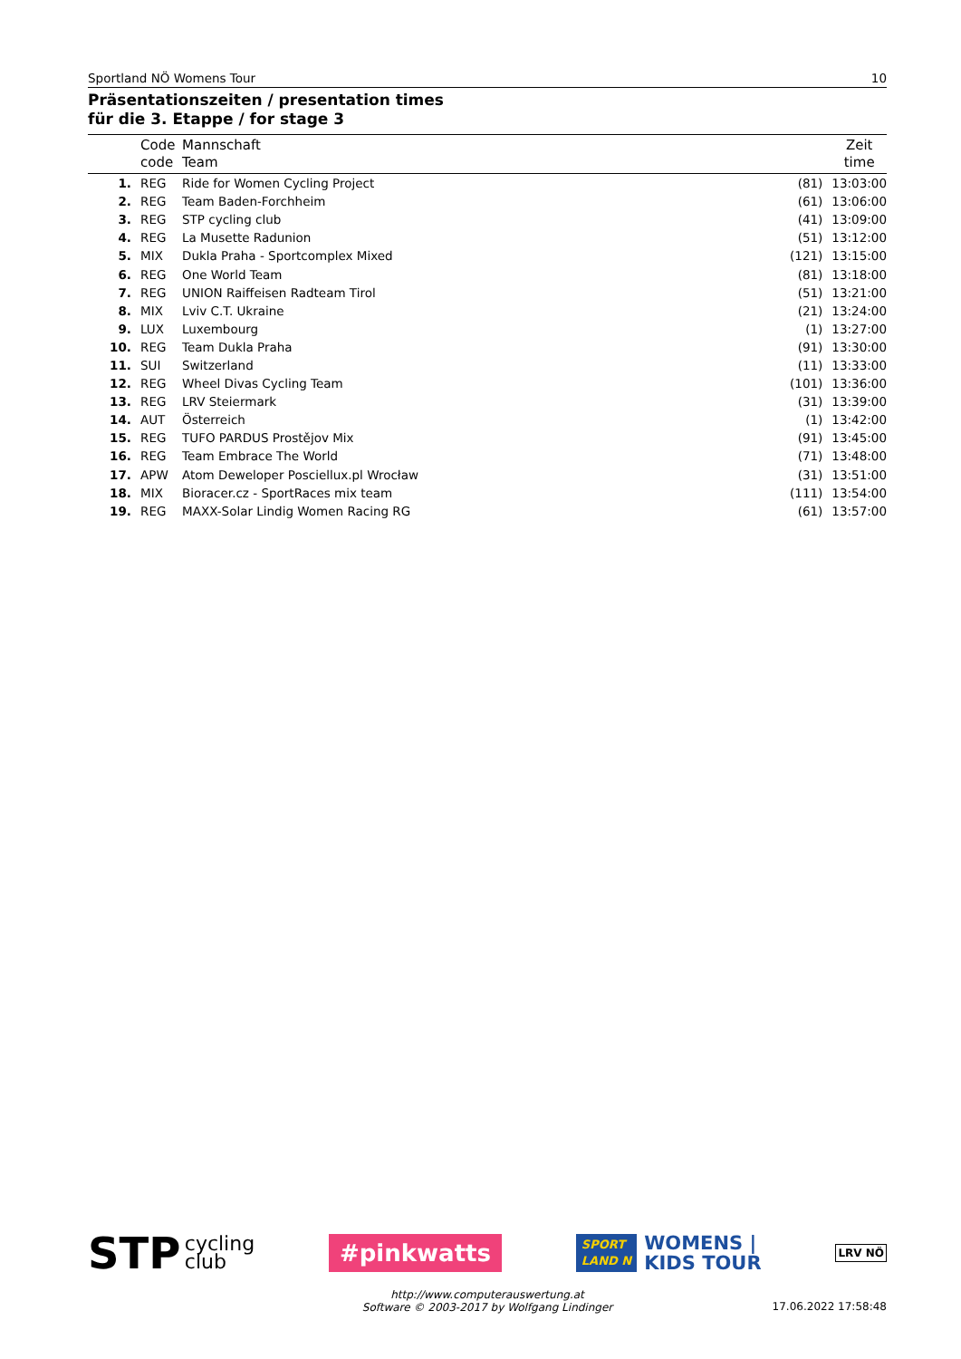Sportland NÖ Womens Tour 10
Präsentationszeiten / presentation times
für die 3. Etappe / for stage 3
| | Code code | Mannschaft Team | | Zeit time |
| --- | --- | --- | --- | --- |
| 1. | REG | Ride for Women Cycling Project | (81) | 13:03:00 |
| 2. | REG | Team Baden-Forchheim | (61) | 13:06:00 |
| 3. | REG | STP cycling club | (41) | 13:09:00 |
| 4. | REG | La Musette Radunion | (51) | 13:12:00 |
| 5. | MIX | Dukla Praha - Sportcomplex Mixed | (121) | 13:15:00 |
| 6. | REG | One World Team | (81) | 13:18:00 |
| 7. | REG | UNION Raiffeisen Radteam Tirol | (51) | 13:21:00 |
| 8. | MIX | Lviv C.T. Ukraine | (21) | 13:24:00 |
| 9. | LUX | Luxembourg | (1) | 13:27:00 |
| 10. | REG | Team Dukla Praha | (91) | 13:30:00 |
| 11. | SUI | Switzerland | (11) | 13:33:00 |
| 12. | REG | Wheel Divas Cycling Team | (101) | 13:36:00 |
| 13. | REG | LRV Steiermark | (31) | 13:39:00 |
| 14. | AUT | Österreich | (1) | 13:42:00 |
| 15. | REG | TUFO PARDUS Prostějov Mix | (91) | 13:45:00 |
| 16. | REG | Team Embrace The World | (71) | 13:48:00 |
| 17. | APW | Atom Deweloper Posciellux.pl Wrocław | (31) | 13:51:00 |
| 18. | MIX | Bioracer.cz - SportRaces mix team | (111) | 13:54:00 |
| 19. | REG | MAXX-Solar Lindig Women Racing RG | (61) | 13:57:00 |
STP cycling
club
#pinkwatts
SPORT
LAND N
WOMENS |
KIDS TOUR
LRV NÖ
http://www.computerauswertung.at
Software © 2003-2017 by Wolfgang Lindinger
17.06.2022 17:58:48